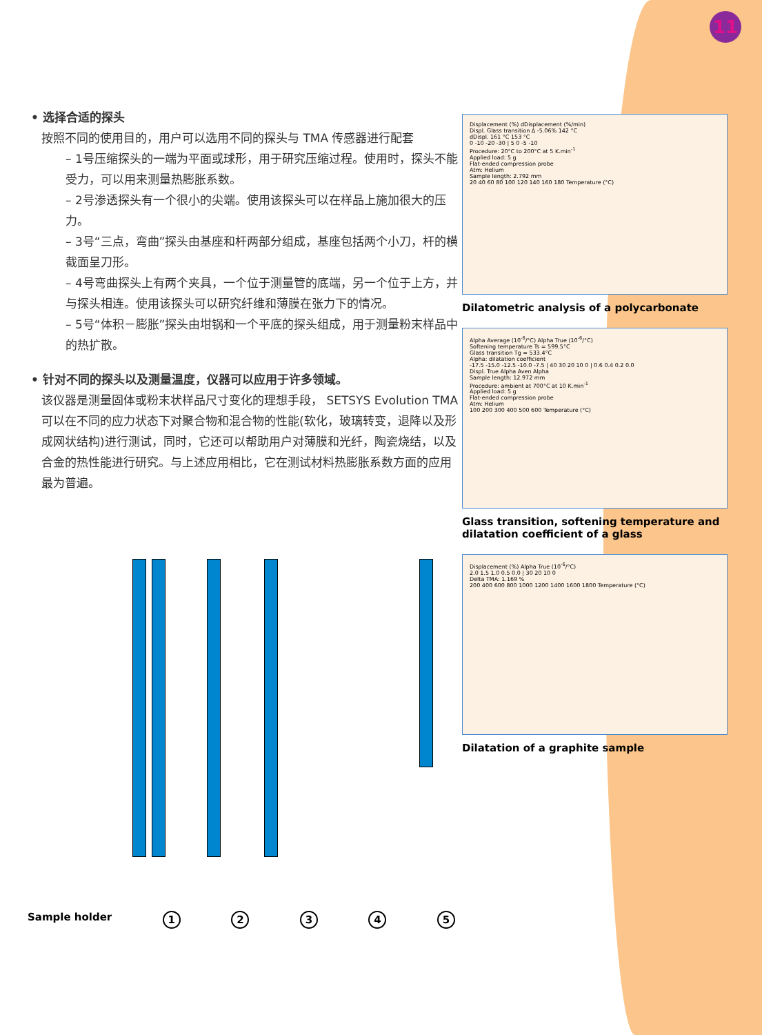11
• 选择合适的探头
按照不同的使用目的，用户可以选用不同的探头与 TMA 传感器进行配套
– 1号压缩探头的一端为平面或球形，用于研究压缩过程。使用时，探头不能受力，可以用来测量热膨胀系数。
– 2号渗透探头有一个很小的尖端。使用该探头可以在样品上施加很大的压力。
– 3号“三点，弯曲”探头由基座和杆两部分组成，基座包括两个小刀，杆的横截面呈刀形。
– 4号弯曲探头上有两个夹具，一个位于测量管的底端，另一个位于上方，并与探头相连。使用该探头可以研究纤维和薄膜在张力下的情况。
– 5号“体积－膨胀”探头由坩锅和一个平底的探头组成，用于测量粉末样品中的热扩散。
• 针对不同的探头以及测量温度，仪器可以应用于许多领域。
该仪器是测量固体或粉末状样品尺寸变化的理想手段， SETSYS Evolution TMA可以在不同的应力状态下对聚合物和混合物的性能(软化，玻璃转变，退降以及形成网状结构)进行测试，同时，它还可以帮助用户对薄膜和光纤，陶瓷烧结，以及合金的热性能进行研究。与上述应用相比，它在测试材料热膨胀系数方面的应用最为普遍。
Displacement (%) dDisplacement (%/min)
Displ. Glass transition Δ -5.06% 142 °C
dDispl. 161 °C 153 °C
0 -10 -20 -30 | 5 0 -5 -10
Procedure: 20°C to 200°C at 5 K.min<sup>-1</sup>
Applied load: 5 g
Flat-ended compression probe
Atm: Helium
Sample length: 2.792 mm
20 40 60 80 100 120 140 160 180 Temperature (°C)
Dilatometric analysis of a polycarbonate
Alpha Average (10<sup>-6</sup>/°C) Alpha True (10<sup>-6</sup>/°C)
Softening temperature Ts = 599.5°C
Glass transition Tg = 533.4°C
Alpha: dilatation coefficient
-17.5 -15.0 -12.5 -10.0 -7.5 | 40 30 20 10 0 | 0.6 0.4 0.2 0.0
Displ. True Alpha Aven Alpha
Sample length: 12.972 mm
Procedure: ambient at 700°C at 10 K.min<sup>-1</sup>
Applied load: 5 g
Flat-ended compression probe
Atm: Helium
100 200 300 400 500 600 Temperature (°C)
Glass transition, softening temperature and dilatation coefficient of a glass
Displacement (%) Alpha True (10<sup>-6</sup>/°C)
2.0 1.5 1.0 0.5 0.0 | 30 20 10 0
Delta TMA: 1.169 %
200 400 600 800 1000 1200 1400 1600 1800 Temperature (°C)
Dilatation of a graphite sample
Sample holder 12345